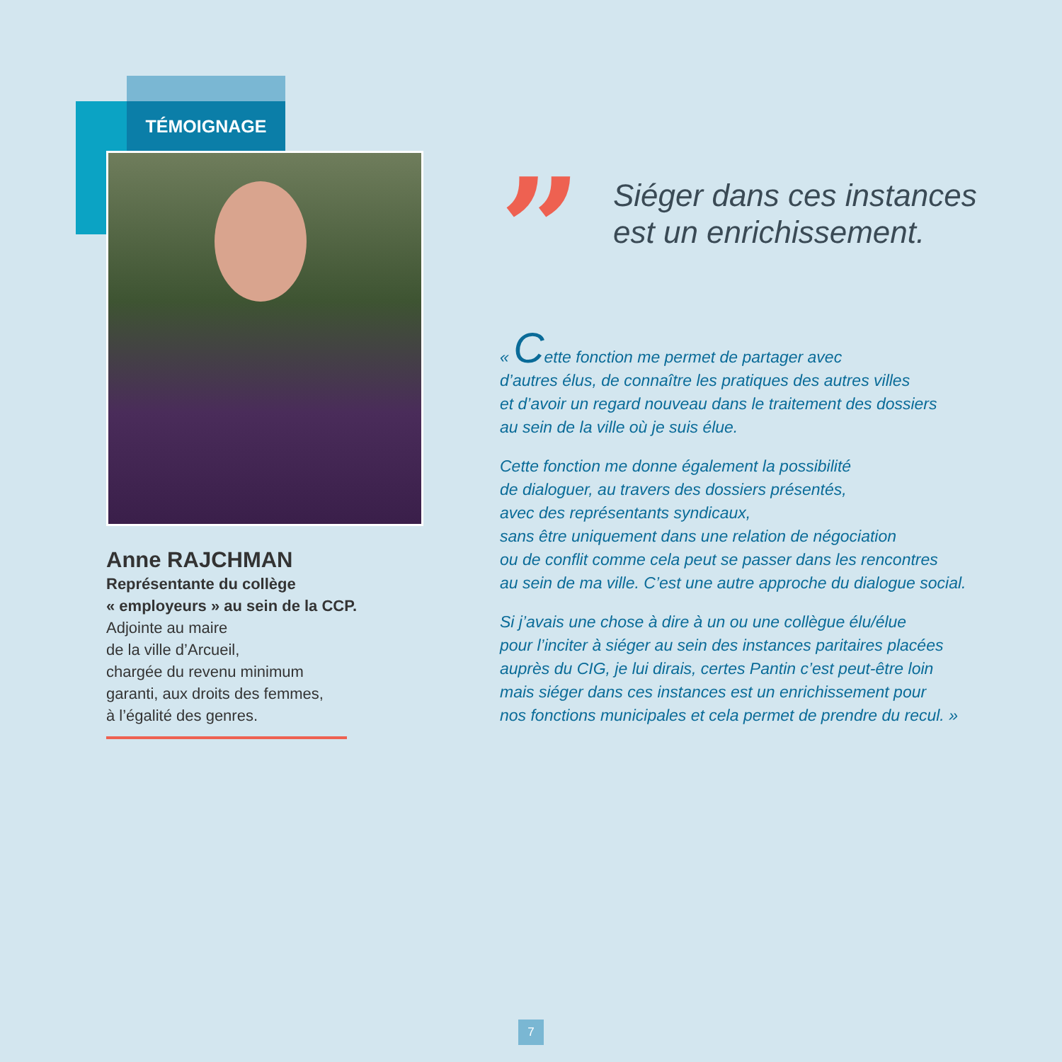TÉMOIGNAGE
Anne RAJCHMAN
Représentante du collège
« employeurs » au sein de la CCP.
Adjointe au maire
de la ville d’Arcueil,
chargée du revenu minimum
garanti, aux droits des femmes,
à l’égalité des genres.
”
Siéger dans ces instances
est un enrichissement.
« Cette fonction me permet de partager avec
d’autres élus, de connaître les pratiques des autres villes
et d’avoir un regard nouveau dans le traitement des dossiers
au sein de la ville où je suis élue.
Cette fonction me donne également la possibilité
de dialoguer, au travers des dossiers présentés,
avec des représentants syndicaux,
sans être uniquement dans une relation de négociation
ou de conflit comme cela peut se passer dans les rencontres
au sein de ma ville. C’est une autre approche du dialogue social.
Si j’avais une chose à dire à un ou une collègue élu/élue
pour l’inciter à siéger au sein des instances paritaires placées
auprès du CIG, je lui dirais, certes Pantin c’est peut-être loin
mais siéger dans ces instances est un enrichissement pour
nos fonctions municipales et cela permet de prendre du recul. »
7